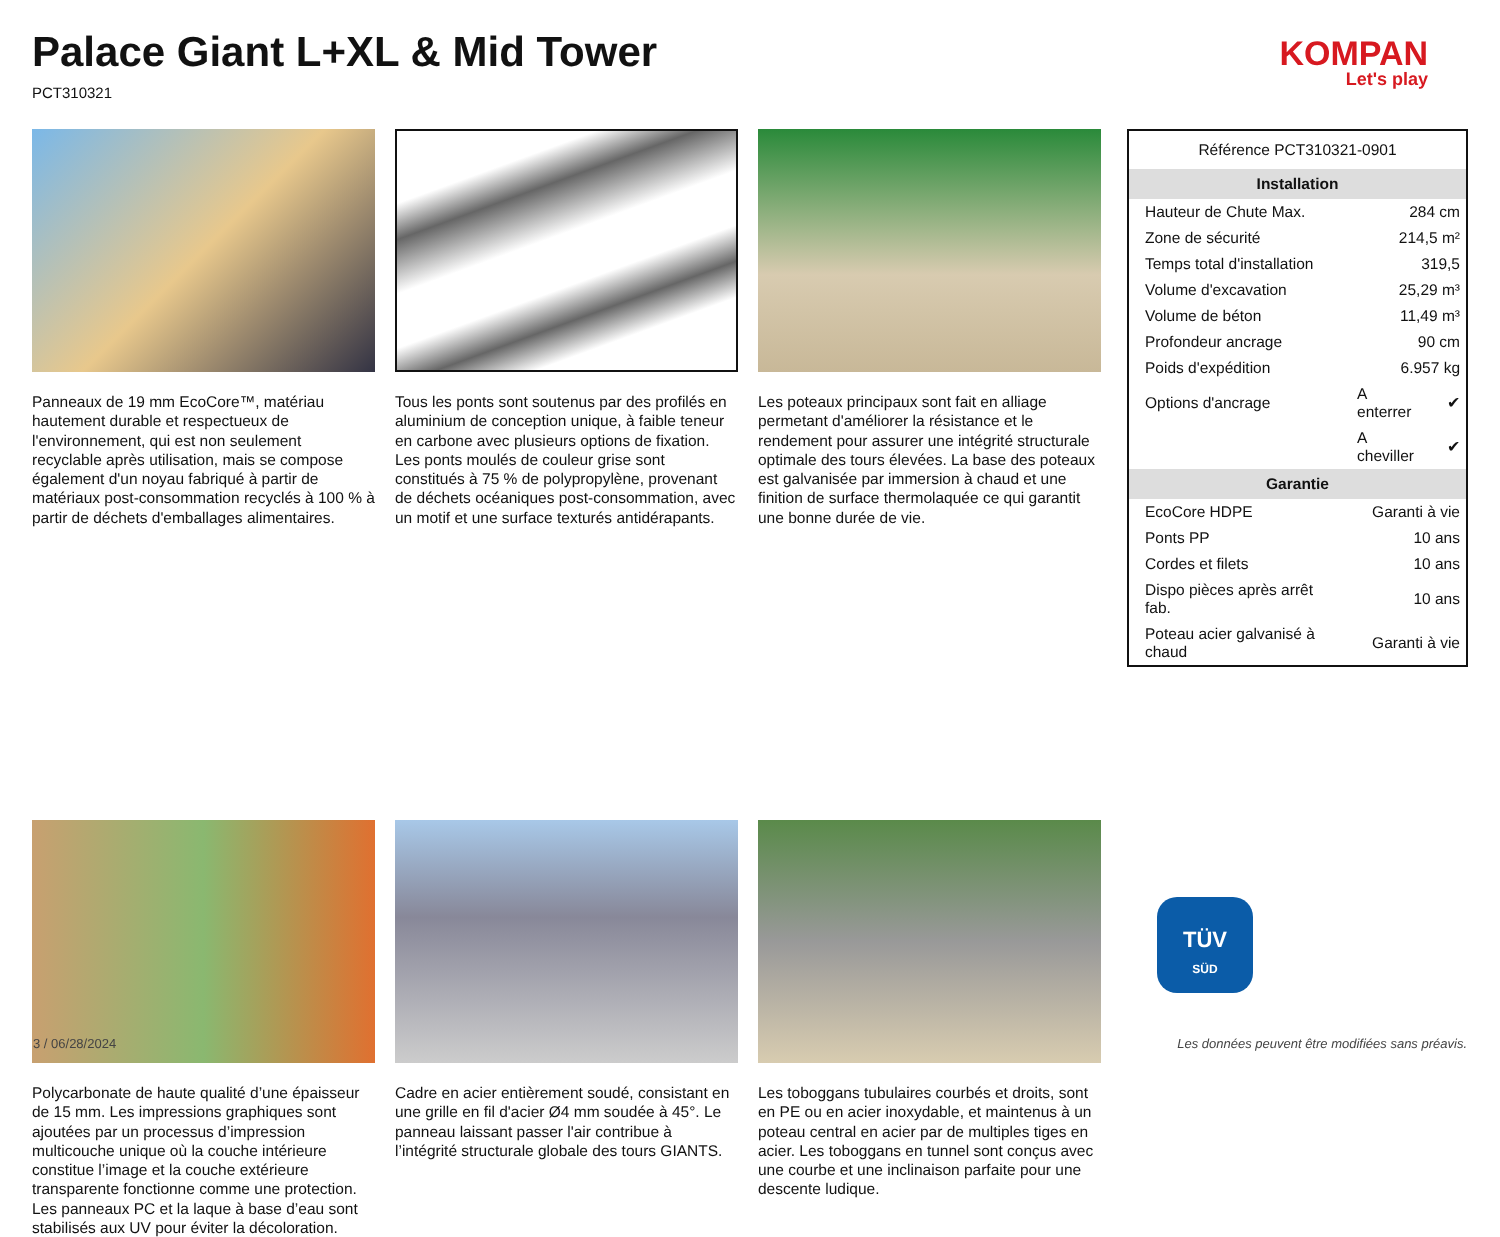Palace Giant L+XL & Mid Tower
PCT310321
KOMPAN
Let's play
Panneaux de 19 mm EcoCore™, matériau hautement durable et respectueux de l'environnement, qui est non seulement recyclable après utilisation, mais se compose également d'un noyau fabriqué à partir de matériaux post-consommation recyclés à 100 % à partir de déchets d'emballages alimentaires.
Tous les ponts sont soutenus par des profilés en aluminium de conception unique, à faible teneur en carbone avec plusieurs options de fixation. Les ponts moulés de couleur grise sont constitués à 75 % de polypropylène, provenant de déchets océaniques post-consommation, avec un motif et une surface texturés antidérapants.
Les poteaux principaux sont fait en alliage permetant d'améliorer la résistance et le rendement pour assurer une intégrité structurale optimale des tours élevées. La base des poteaux est galvanisée par immersion à chaud et une finition de surface thermolaquée ce qui garantit une bonne durée de vie.
Polycarbonate de haute qualité d’une épaisseur de 15 mm. Les impressions graphiques sont ajoutées par un processus d’impression multicouche unique où la couche intérieure constitue l’image et la couche extérieure transparente fonctionne comme une protection. Les panneaux PC et la laque à base d’eau sont stabilisés aux UV pour éviter la décoloration.
Cadre en acier entièrement soudé, consistant en une grille en fil d'acier Ø4 mm soudée à 45°. Le panneau laissant passer l'air contribue à l’intégrité structurale globale des tours GIANTS.
Les toboggans tubulaires courbés et droits, sont en PE ou en acier inoxydable, et maintenus à un poteau central en acier par de multiples tiges en acier. Les toboggans en tunnel sont conçus avec une courbe et une inclinaison parfaite pour une descente ludique.
| Référence PCT310321-0901 | | |
| Installation | | |
| Hauteur de Chute Max. | 284 cm | |
| Zone de sécurité | 214,5 m² | |
| Temps total d'installation | 319,5 | |
| Volume d'excavation | 25,29 m³ | |
| Volume de béton | 11,49 m³ | |
| Profondeur ancrage | 90 cm | |
| Poids d'expédition | 6.957 kg | |
| Options d'ancrage | A enterrer | ✔ |
| | A cheviller | ✔ |
| Garantie | | |
| EcoCore HDPE | Garanti à vie | |
| Ponts PP | 10 ans | |
| Cordes et filets | 10 ans | |
| Dispo pièces après arrêt fab. | 10 ans | |
| Poteau acier galvanisé à chaud | Garanti à vie | |
TÜV
SÜD
3 / 06/28/2024 Les données peuvent être modifiées sans préavis.